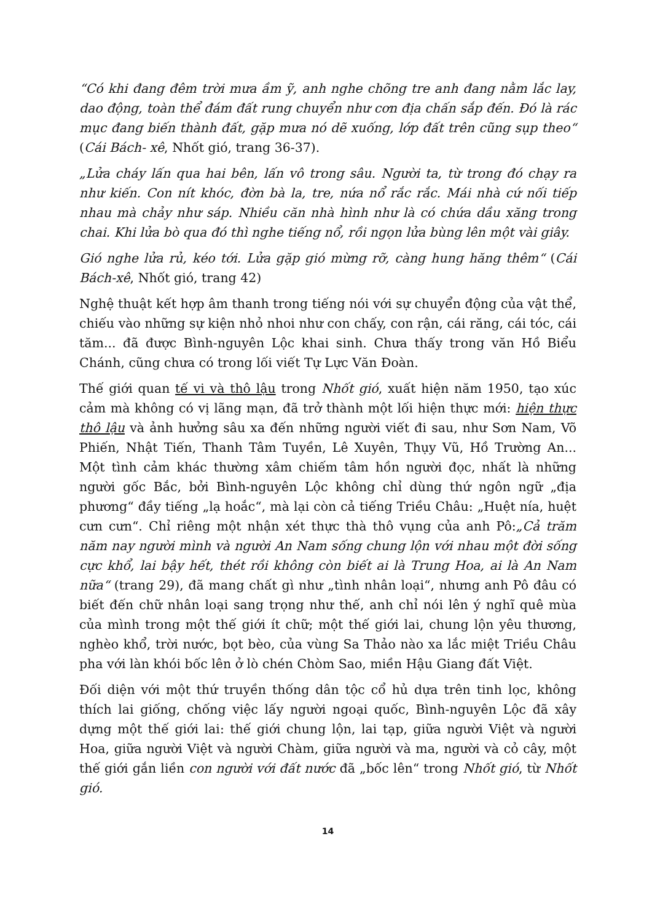“Có khi đang đêm trời mưa ầm ỹ, anh nghe chõng tre anh đang nằm lắc lay, dao động, toàn thể đám đất rung chuyển như cơn địa chấn sắp đến. Đó là rác mục đang biến thành đất, gặp mưa nó dẽ xuống, lớp đất trên cũng sụp theo“ (Cái Bách- xê, Nhốt gió, trang 36-37).
„Lửa cháy lấn qua hai bên, lấn vô trong sâu. Người ta, từ trong đó chạy ra như kiến. Con nít khóc, đờn bà la, tre, nứa nổ rắc rắc. Mái nhà cứ nối tiếp nhau mà chảy như sáp. Nhiều căn nhà hình như là có chứa dầu xăng trong chai. Khi lửa bò qua đó thì nghe tiếng nổ, rồi ngọn lửa bùng lên một vài giây.
Gió nghe lửa rủ, kéo tới. Lửa gặp gió mừng rỡ, càng hung hăng thêm“ (Cái Bách-xê, Nhốt gió, trang 42)
Nghệ thuật kết hợp âm thanh trong tiếng nói với sự chuyển động của vật thể, chiếu vào những sự kiện nhỏ nhoi như con chấy, con rận, cái răng, cái tóc, cái tăm... đã được Bình-nguyên Lộc khai sinh. Chưa thấy trong văn Hồ Biểu Chánh, cũng chưa có trong lối viết Tự Lực Văn Đoàn.
Thế giới quan tế vi và thô lậu trong Nhốt gió, xuất hiện năm 1950, tạo xúc cảm mà không có vị lãng mạn, đã trở thành một lối hiện thực mới: hiện thực thô lậu và ảnh hưởng sâu xa đến những người viết đi sau, như Sơn Nam, Võ Phiến, Nhật Tiến, Thanh Tâm Tuyền, Lê Xuyên, Thụy Vũ, Hồ Trường An... Một tình cảm khác thường xâm chiếm tâm hồn người đọc, nhất là những người gốc Bắc, bởi Bình-nguyên Lộc không chỉ dùng thứ ngôn ngữ „địa phương“ đầy tiếng „lạ hoắc“, mà lại còn cả tiếng Triều Châu: „Huệt nía, huệt cưn cưn“. Chỉ riêng một nhận xét thực thà thô vụng của anh Pô:„Cả trăm năm nay người mình và người An Nam sống chung lộn với nhau một đời sống cực khổ, lai bậy hết, thét rồi không còn biết ai là Trung Hoa, ai là An Nam nữa“ (trang 29), đã mang chất gì như „tình nhân loại“, nhưng anh Pô đâu có biết đến chữ nhân loại sang trọng như thế, anh chỉ nói lên ý nghĩ quê mùa của mình trong một thế giới ít chữ; một thế giới lai, chung lộn yêu thương, nghèo khổ, trời nước, bọt bèo, của vùng Sa Thảo nào xa lắc miệt Triều Châu pha với làn khói bốc lên ở lò chén Chòm Sao, miền Hậu Giang đất Việt.
Đối diện với một thứ truyền thống dân tộc cổ hủ dựa trên tinh lọc, không thích lai giống, chống việc lấy người ngoại quốc, Bình-nguyên Lộc đã xây dựng một thế giới lai: thế giới chung lộn, lai tạp, giữa người Việt và người Hoa, giữa người Việt và người Chàm, giữa người và ma, người và cỏ cây, một thế giới gắn liền con người với đất nước đã „bốc lên“ trong Nhốt gió, từ Nhốt gió.
14